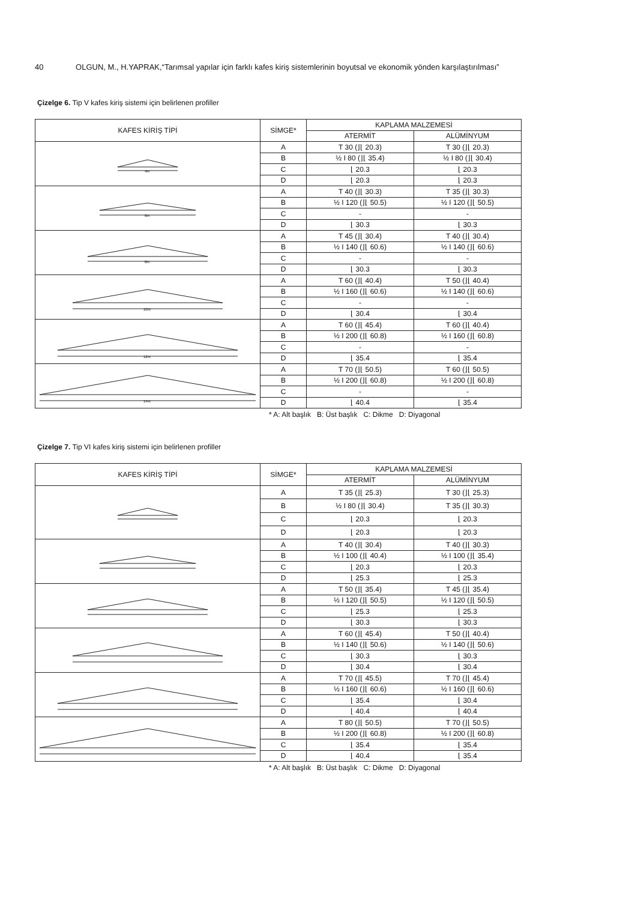40 OLGUN, M., H.YAPRAK,“Tarımsal yapılar için farklı kafes kiriş sistemlerinin boyutsal ve ekonomik yönden karşılaştırılması”
Çizelge 6. Tip V kafes kiriş sistemi için belirlenen profiller
| KAFES KİRİŞ TİPİ | SİMGE* | KAPLAMA MALZEMESİ | |
| --- | --- | --- | --- |
| | | ATERMİT | ALÜMİNYUM |
| 4m | A | T 30 (⌋⌊ 20.3) | T 30 (⌋⌊ 20.3) |
| | B | ½ I 80 (⌋⌊ 35.4) | ½ I 80 (⌋⌊ 30.4) |
| | C | ⌊ 20.3 | ⌊ 20.3 |
| | D | ⌊ 20.3 | ⌊ 20.3 |
| 6m | A | T 40 (⌋⌊ 30.3) | T 35 (⌋⌊ 30.3) |
| | B | ½ I 120 (⌋⌊ 50.5) | ½ I 120 (⌋⌊ 50.5) |
| | C | - | - |
| | D | ⌊ 30.3 | ⌊ 30.3 |
| 8m | A | T 45 (⌋⌊ 30.4) | T 40 (⌋⌊ 30.4) |
| | B | ½ I 140 (⌋⌊ 60.6) | ½ I 140 (⌋⌊ 60.6) |
| | C | - | - |
| | D | ⌊ 30.3 | ⌊ 30.3 |
| 10m | A | T 60 (⌋⌊ 40.4) | T 50 (⌋⌊ 40.4) |
| | B | ½ I 160 (⌋⌊ 60.6) | ½ I 140 (⌋⌊ 60.6) |
| | C | - | - |
| | D | ⌊ 30.4 | ⌊ 30.4 |
| 12m | A | T 60 (⌋⌊ 45.4) | T 60 (⌋⌊ 40.4) |
| | B | ½ I 200 (⌋⌊ 60.8) | ½ I 160 (⌋⌊ 60.8) |
| | C | - | - |
| | D | ⌊ 35.4 | ⌊ 35.4 |
| 14m | A | T 70 (⌋⌊ 50.5) | T 60 (⌋⌊ 50.5) |
| | B | ½ I 200 (⌋⌊ 60.8) | ½ I 200 (⌋⌊ 60.8) |
| | C | - | - |
| | D | ⌊ 40.4 | ⌊ 35.4 |
* A: Alt başlık B: Üst başlık C: Dikme D: Diyagonal
Çizelge 7. Tip VI kafes kiriş sistemi için belirlenen profiller
| KAFES KİRİŞ TİPİ | SİMGE* | KAPLAMA MALZEMESİ | |
| --- | --- | --- | --- |
| | | ATERMİT | ALÜMİNYUM |
| | A | T 35 (⌋⌊ 25.3) | T 30 (⌋⌊ 25.3) |
| | B | ½ I 80 (⌋⌊ 30.4) | T 35 (⌋⌊ 30.3) |
| | C | ⌊ 20.3 | ⌊ 20.3 |
| | D | ⌊ 20.3 | ⌊ 20.3 |
| | A | T 40 (⌋⌊ 30.4) | T 40 (⌋⌊ 30.3) |
| | B | ½ I 100 (⌋⌊ 40.4) | ½ I 100 (⌋⌊ 35.4) |
| | C | ⌊ 20.3 | ⌊ 20.3 |
| | D | ⌊ 25.3 | ⌊ 25.3 |
| | A | T 50 (⌋⌊ 35.4) | T 45 (⌋⌊ 35.4) |
| | B | ½ I 120 (⌋⌊ 50.5) | ½ I 120 (⌋⌊ 50.5) |
| | C | ⌊ 25.3 | ⌊ 25.3 |
| | D | ⌊ 30.3 | ⌊ 30.3 |
| | A | T 60 (⌋⌊ 45.4) | T 50 (⌋⌊ 40.4) |
| | B | ½ I 140 (⌋⌊ 50.6) | ½ I 140 (⌋⌊ 50.6) |
| | C | ⌊ 30.3 | ⌊ 30.3 |
| | D | ⌊ 30.4 | ⌊ 30.4 |
| | A | T 70 (⌋⌊ 45.5) | T 70 (⌋⌊ 45.4) |
| | B | ½ I 160 (⌋⌊ 60.6) | ½ I 160 (⌋⌊ 60.6) |
| | C | ⌊ 35.4 | ⌊ 30.4 |
| | D | ⌊ 40.4 | ⌊ 40.4 |
| | A | T 80 (⌋⌊ 50.5) | T 70 (⌋⌊ 50.5) |
| | B | ½ I 200 (⌋⌊ 60.8) | ½ I 200 (⌋⌊ 60.8) |
| | C | ⌊ 35.4 | ⌊ 35.4 |
| | D | ⌊ 40.4 | ⌊ 35.4 |
* A: Alt başlık B: Üst başlık C: Dikme D: Diyagonal